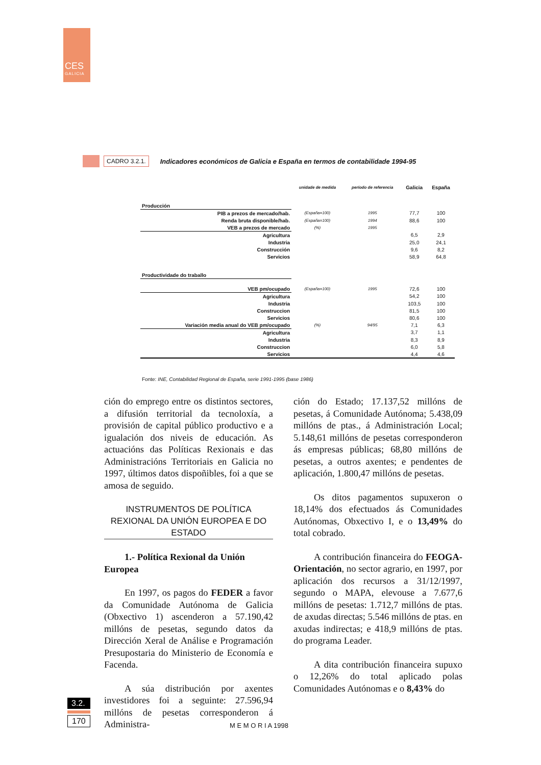CES
GALICIA
CADRO 3.2.1. Indicadores económicos de Galicia e España en termos de contabilidade 1994-95
| | unidade de medida | período de referencia | Galicia | España |
| --- | --- | --- | --- | --- |
| Producción | | | | |
| PIB a prezos de mercado/hab. | (España=100) | 1995 | 77,7 | 100 |
| Renda bruta disponible/hab. | (España=100) | 1994 | 88,6 | 100 |
| VEB a prezos de mercado | (%) | 1995 | | |
| Agricultura | | | 6,5 | 2,9 |
| Industria | | | 25,0 | 24,1 |
| Construcción | | | 9,6 | 8,2 |
| Servicios | | | 58,9 | 64,8 |
| Productividade do traballo | | | | |
| VEB pm/ocupado | (España=100) | 1995 | 72,6 | 100 |
| Agricultura | | | 54,2 | 100 |
| Industria | | | 103,5 | 100 |
| Construccion | | | 81,5 | 100 |
| Servicios | | | 80,6 | 100 |
| Variación media anual do VEB pm/ocupado | (%) | 94/95 | 7,1 | 6,3 |
| Agricultura | | | 3,7 | 1,1 |
| Industria | | | 8,3 | 8,9 |
| Construccion | | | 6,0 | 5,8 |
| Servicios | | | 4,4 | 4,6 |
Fonte: INE, Contabilidad Regional de España, serie 1991-1995 (base 1986)
ción do emprego entre os distintos sectores, a difusión territorial da tecnoloxía, a provisión de capital público productivo e a igualación dos niveis de educación. As actuacións das Políticas Rexionais e das Administracións Territoriais en Galicia no 1997, últimos datos dispoñibles, foi a que se amosa de seguido.
INSTRUMENTOS DE POLÍTICA REXIONAL DA UNIÓN EUROPEA E DO ESTADO
1.- Política Rexional da Unión Europea
En 1997, os pagos do FEDER a favor da Comunidade Autónoma de Galicia (Obxectivo 1) ascenderon a 57.190,42 millóns de pesetas, segundo datos da Dirección Xeral de Análise e Programación Presupostaria do Ministerio de Economía e Facenda.
A súa distribución por axentes investidores foi a seguinte: 27.596,94 millóns de pesetas corresponderon á Administra-
ción do Estado; 17.137,52 millóns de pesetas, á Comunidade Autónoma; 5.438,09 millóns de ptas., á Administración Local; 5.148,61 millóns de pesetas corresponderon ás empresas públicas; 68,80 millóns de pesetas, a outros axentes; e pendentes de aplicación, 1.800,47 millóns de pesetas.
Os ditos pagamentos supuxeron o 18,14% dos efectuados ás Comunidades Autónomas, Obxectivo I, e o 13,49% do total cobrado.
A contribución financeira do FEOGA-Orientación, no sector agrario, en 1997, por aplicación dos recursos a 31/12/1997, segundo o MAPA, elevouse a 7.677,6 millóns de pesetas: 1.712,7 millóns de ptas. de axudas directas; 5.546 millóns de ptas. en axudas indirectas; e 418,9 millóns de ptas. do programa Leader.
A dita contribución financeira supuxo o 12,26% do total aplicado polas Comunidades Autónomas e o 8,43% do
3.2.
170
M E M O R I A 1998